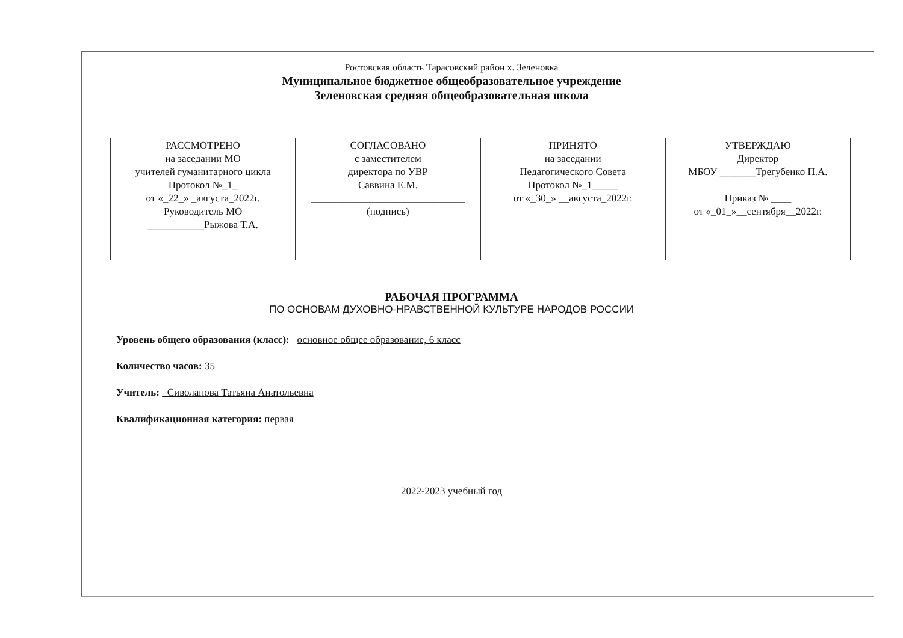Ростовская область Тарасовский район х. Зеленовка
Муниципальное бюджетное общеобразовательное учреждение
Зеленовская средняя общеобразовательная школа
| РАССМОТРЕНО на заседании МО учителей гуманитарного цикла Протокол №_1_ от «_22_» _августа_2022г. Руководитель МО ___________Рыжова Т.А. | СОГЛАСОВАНО с заместителем директора по УВР Саввина Е.М. ______________________________ (подпись) | ПРИНЯТО на заседании Педагогического Совета Протокол №_1_____ от «_30_» __августа_2022г. | УТВЕРЖДАЮ Директор МБОУ _______Трегубенко П.А. Приказ № ____ от «_01_»__сентября__2022г. |
РАБОЧАЯ ПРОГРАММА
ПО ОСНОВАМ ДУХОВНО-НРАВСТВЕННОЙ КУЛЬТУРЕ НАРОДОВ РОССИИ
Уровень общего образования (класс): основное общее образование, 6 класс
Количество часов: 35
Учитель: _Сиволапова Татьяна Анатольевна
Квалификационная категория: первая
2022-2023 учебный год